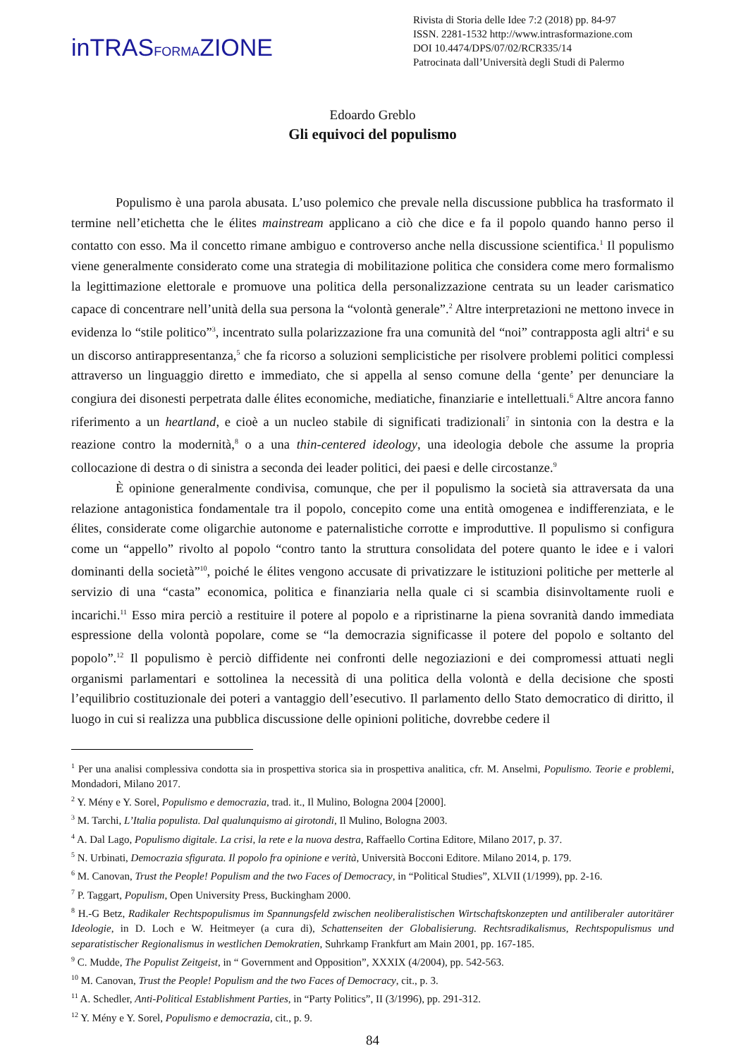inTRASFORMAZIONE
Rivista di Storia delle Idee 7:2 (2018) pp. 84-97
ISSN. 2281-1532 http://www.intrasformazione.com
DOI 10.4474/DPS/07/02/RCR335/14
Patrocinata dall’Università degli Studi di Palermo
Edoardo Greblo
Gli equivoci del populismo
Populismo è una parola abusata. L’uso polemico che prevale nella discussione pubblica ha trasformato il termine nell’etichetta che le élites mainstream applicano a ciò che dice e fa il popolo quando hanno perso il contatto con esso. Ma il concetto rimane ambiguo e controverso anche nella discussione scientifica.<sup>1</sup> Il populismo viene generalmente considerato come una strategia di mobilitazione politica che considera come mero formalismo la legittimazione elettorale e promuove una politica della personalizzazione centrata su un leader carismatico capace di concentrare nell’unità della sua persona la “volontà generale”.<sup>2</sup> Altre interpretazioni ne mettono invece in evidenza lo “stile politico”<sup>3</sup>, incentrato sulla polarizzazione fra una comunità del “noi” contrapposta agli altri<sup>4</sup> e su un discorso antirappresentanza,<sup>5</sup> che fa ricorso a soluzioni semplicistiche per risolvere problemi politici complessi attraverso un linguaggio diretto e immediato, che si appella al senso comune della ‘gente’ per denunciare la congiura dei disonesti perpetrata dalle élites economiche, mediatiche, finanziarie e intellettuali.<sup>6</sup> Altre ancora fanno riferimento a un heartland, e cioè a un nucleo stabile di significati tradizionali<sup>7</sup> in sintonia con la destra e la reazione contro la modernità,<sup>8</sup> o a una thin-centered ideology, una ideologia debole che assume la propria collocazione di destra o di sinistra a seconda dei leader politici, dei paesi e delle circostanze.<sup>9</sup>
È opinione generalmente condivisa, comunque, che per il populismo la società sia attraversata da una relazione antagonistica fondamentale tra il popolo, concepito come una entità omogenea e indifferenziata, e le élites, considerate come oligarchie autonome e paternalistiche corrotte e improduttive. Il populismo si configura come un “appello” rivolto al popolo “contro tanto la struttura consolidata del potere quanto le idee e i valori dominanti della società”<sup>10</sup>, poiché le élites vengono accusate di privatizzare le istituzioni politiche per metterle al servizio di una “casta” economica, politica e finanziaria nella quale ci si scambia disinvoltamente ruoli e incarichi.<sup>11</sup> Esso mira perciò a restituire il potere al popolo e a ripristinarne la piena sovranità dando immediata espressione della volontà popolare, come se “la democrazia significasse il potere del popolo e soltanto del popolo”.<sup>12</sup> Il populismo è perciò diffidente nei confronti delle negoziazioni e dei compromessi attuati negli organismi parlamentari e sottolinea la necessità di una politica della volontà e della decisione che sposti l’equilibrio costituzionale dei poteri a vantaggio dell’esecutivo. Il parlamento dello Stato democratico di diritto, il luogo in cui si realizza una pubblica discussione delle opinioni politiche, dovrebbe cedere il
<sup>1</sup> Per una analisi complessiva condotta sia in prospettiva storica sia in prospettiva analitica, cfr. M. Anselmi, Populismo. Teorie e problemi, Mondadori, Milano 2017.
<sup>2</sup> Y. Mény e Y. Sorel, Populismo e democrazia, trad. it., Il Mulino, Bologna 2004 [2000].
<sup>3</sup> M. Tarchi, L’Italia populista. Dal qualunquismo ai girotondi, Il Mulino, Bologna 2003.
<sup>4</sup> A. Dal Lago, Populismo digitale. La crisi, la rete e la nuova destra, Raffaello Cortina Editore, Milano 2017, p. 37.
<sup>5</sup> N. Urbinati, Democrazia sfigurata. Il popolo fra opinione e verità, Università Bocconi Editore. Milano 2014, p. 179.
<sup>6</sup> M. Canovan, Trust the People! Populism and the two Faces of Democracy, in “Political Studies”, XLVII (1/1999), pp. 2-16.
<sup>7</sup> P. Taggart, Populism, Open University Press, Buckingham 2000.
<sup>8</sup> H.-G Betz, Radikaler Rechtspopulismus im Spannungsfeld zwischen neoliberalistischen Wirtschaftskonzepten und antiliberaler autoritärer Ideologie, in D. Loch e W. Heitmeyer (a cura di), Schattenseiten der Globalisierung. Rechtsradikalismus, Rechtspopulismus und separatistischer Regionalismus in westlichen Demokratien, Suhrkamp Frankfurt am Main 2001, pp. 167-185.
<sup>9</sup> C. Mudde, The Populist Zeitgeist, in “ Government and Opposition”, XXXIX (4/2004), pp. 542-563.
<sup>10</sup> M. Canovan, Trust the People! Populism and the two Faces of Democracy, cit., p. 3.
<sup>11</sup> A. Schedler, Anti-Political Establishment Parties, in “Party Politics”, II (3/1996), pp. 291-312.
<sup>12</sup> Y. Mény e Y. Sorel, Populismo e democrazia, cit., p. 9.
84